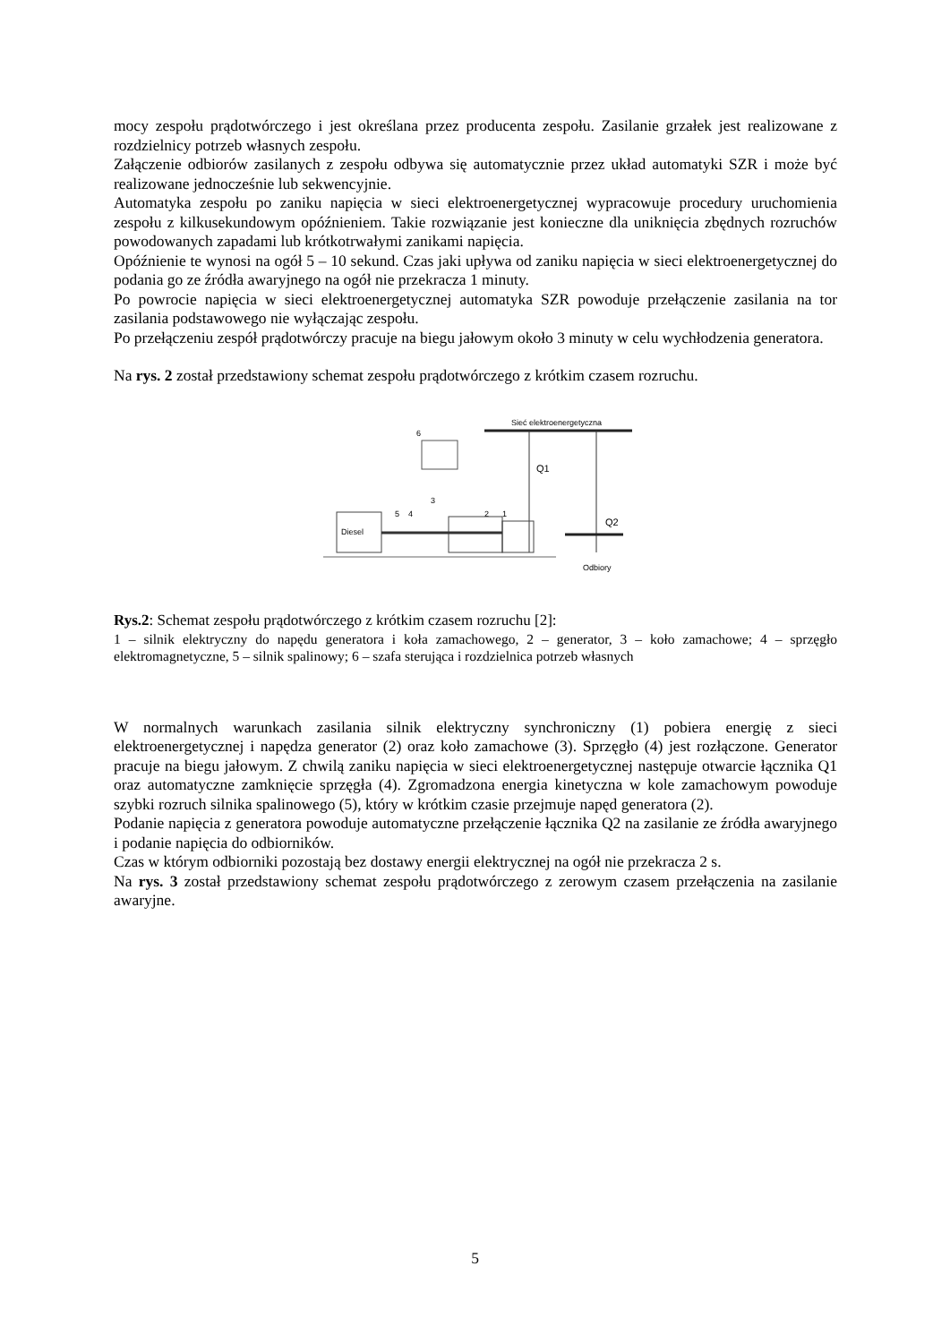mocy zespołu prądotwórczego i jest określana przez producenta zespołu. Zasilanie grzałek jest realizowane z rozdzielnicy potrzeb własnych zespołu.
Załączenie odbiorów zasilanych z zespołu odbywa się automatycznie przez układ automatyki SZR i może być realizowane jednocześnie lub sekwencyjnie.
Automatyka zespołu po zaniku napięcia w sieci elektroenergetycznej wypracowuje procedury uruchomienia zespołu z kilkusekundowym opóźnieniem. Takie rozwiązanie jest konieczne dla uniknięcia zbędnych rozruchów powodowanych zapadami lub krótkotrwałymi zanikami napięcia.
Opóźnienie te wynosi na ogół 5 – 10 sekund. Czas jaki upływa od zaniku napięcia w sieci elektroenergetycznej do podania go ze źródła awaryjnego na ogół nie przekracza 1 minuty.
Po powrocie napięcia w sieci elektroenergetycznej automatyka SZR powoduje przełączenie zasilania na tor zasilania podstawowego nie wyłączając zespołu.
Po przełączeniu zespół prądotwórczy pracuje na biegu jałowym około 3 minuty w celu wychłodzenia generatora.
Na rys. 2 został przedstawiony schemat zespołu prądotwórczego z krótkim czasem rozruchu.
Sieć elektroenergetyczna
6
Q1
Q2
Diesel
5
4
3
2
1
Odbiory
Rys.2: Schemat zespołu prądotwórczego z krótkim czasem rozruchu [2]:
1 – silnik elektryczny do napędu generatora i koła zamachowego, 2 – generator, 3 – koło zamachowe; 4 – sprzęgło elektromagnetyczne, 5 – silnik spalinowy; 6 – szafa sterująca i rozdzielnica potrzeb własnych
W normalnych warunkach zasilania silnik elektryczny synchroniczny (1) pobiera energię z sieci elektroenergetycznej i napędza generator (2) oraz koło zamachowe (3). Sprzęgło (4) jest rozłączone. Generator pracuje na biegu jałowym. Z chwilą zaniku napięcia w sieci elektroenergetycznej następuje otwarcie łącznika Q1 oraz automatyczne zamknięcie sprzęgła (4). Zgromadzona energia kinetyczna w kole zamachowym powoduje szybki rozruch silnika spalinowego (5), który w krótkim czasie przejmuje napęd generatora (2).
Podanie napięcia z generatora powoduje automatyczne przełączenie łącznika Q2 na zasilanie ze źródła awaryjnego i podanie napięcia do odbiorników.
Czas w którym odbiorniki pozostają bez dostawy energii elektrycznej na ogół nie przekracza 2 s.
Na rys. 3 został przedstawiony schemat zespołu prądotwórczego z zerowym czasem przełączenia na zasilanie awaryjne.
5